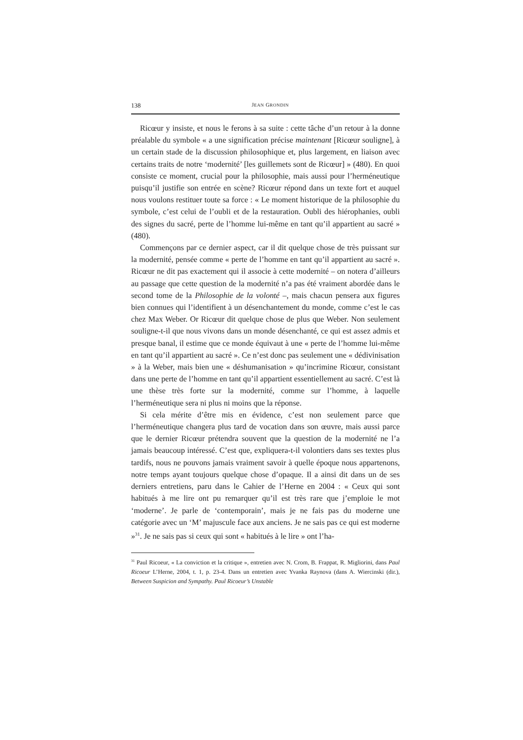138 JEAN GRONDIN
Ricœur y insiste, et nous le ferons à sa suite : cette tâche d’un retour à la donne préalable du symbole « a une signification précise maintenant [Ricœur souligne], à un certain stade de la discussion philosophique et, plus largement, en liaison avec certains traits de notre ‘modernité’ [les guillemets sont de Ricœur] » (480). En quoi consiste ce moment, crucial pour la philosophie, mais aussi pour l’herméneutique puisqu’il justifie son entrée en scène? Ricœur répond dans un texte fort et auquel nous voulons restituer toute sa force : « Le moment historique de la philosophie du symbole, c’est celui de l’oubli et de la restauration. Oubli des hiérophanies, oubli des signes du sacré, perte de l’homme lui-même en tant qu’il appartient au sacré » (480).
Commençons par ce dernier aspect, car il dit quelque chose de très puissant sur la modernité, pensée comme « perte de l’homme en tant qu’il appartient au sacré ». Ricœur ne dit pas exactement qui il associe à cette modernité – on notera d’ailleurs au passage que cette question de la modernité n’a pas été vraiment abordée dans le second tome de la Philosophie de la volonté –, mais chacun pensera aux figures bien connues qui l’identifient à un désenchantement du monde, comme c’est le cas chez Max Weber. Or Ricœur dit quelque chose de plus que Weber. Non seulement souligne-t-il que nous vivons dans un monde désenchanté, ce qui est assez admis et presque banal, il estime que ce monde équivaut à une « perte de l’homme lui-même en tant qu’il appartient au sacré ». Ce n’est donc pas seulement une « dédivinisation » à la Weber, mais bien une « déshumanisation » qu’incrimine Ricœur, consistant dans une perte de l’homme en tant qu’il appartient essentiellement au sacré. C’est là une thèse très forte sur la modernité, comme sur l’homme, à laquelle l’herméneutique sera ni plus ni moins que la réponse.
Si cela mérite d’être mis en évidence, c’est non seulement parce que l’herméneutique changera plus tard de vocation dans son œuvre, mais aussi parce que le dernier Ricœur prétendra souvent que la question de la modernité ne l’a jamais beaucoup intéressé. C’est que, expliquera-t-il volontiers dans ses textes plus tardifs, nous ne pouvons jamais vraiment savoir à quelle époque nous appartenons, notre temps ayant toujours quelque chose d’opaque. Il a ainsi dit dans un de ses derniers entretiens, paru dans le Cahier de l’Herne en 2004 : « Ceux qui sont habitués à me lire ont pu remarquer qu’il est très rare que j’emploie le mot ‘moderne’. Je parle de ‘contemporain’, mais je ne fais pas du moderne une catégorie avec un ‘M’ majuscule face aux anciens. Je ne sais pas ce qui est moderne »<sup>31</sup>. Je ne sais pas si ceux qui sont « habitués à le lire » ont l’ha-
<sup>31</sup> Paul Ricoeur, « La conviction et la critique », entretien avec N. Crom, B. Frappat, R. Migliorini, dans Paul Ricoeur L’Herne, 2004, t. 1, p. 23-4. Dans un entretien avec Yvanka Raynova (dans A. Wiercinski (dir.), Between Suspicion and Sympathy. Paul Ricoeur’s Unstable